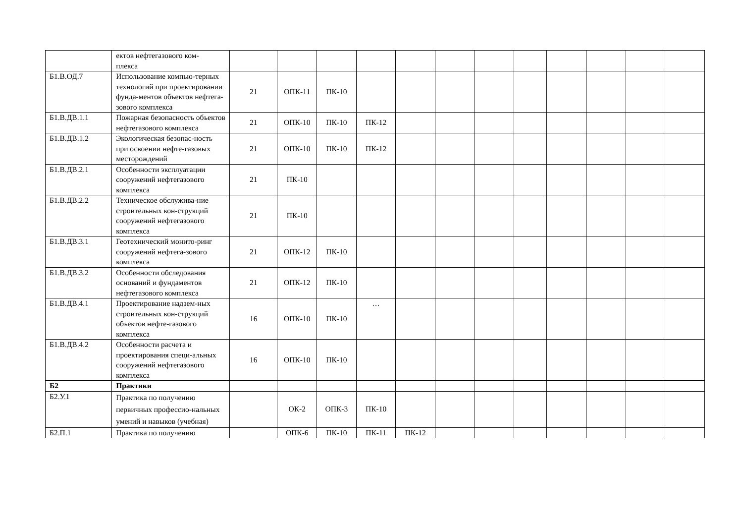| | ектов нефтегазового ком- плекса | | | | | | | | | | | | |
| Б1.В.ОД.7 | Использование компью-терных технологий при проектировании фунда-ментов объектов нефтега-зового комплекса | 21 | ОПК-11 | ПК-10 | | | | | | | | | |
| Б1.В.ДВ.1.1 | Пожарная безопасность объектов нефтегазового комплекса | 21 | ОПК-10 | ПК-10 | ПК-12 | | | | | | | | |
| Б1.В.ДВ.1.2 | Экологическая безопас-ность при освоении нефте-газовых месторождений | 21 | ОПК-10 | ПК-10 | ПК-12 | | | | | | | | |
| Б1.В.ДВ.2.1 | Особенности эксплуатации сооружений нефтегазового комплекса | 21 | ПК-10 | | | | | | | | | | |
| Б1.В.ДВ.2.2 | Техническое обслужива-ние строительных кон-струкций сооружений нефтегазового комплекса | 21 | ПК-10 | | | | | | | | | | |
| Б1.В.ДВ.3.1 | Геотехнический монито-ринг сооружений нефтега-зового комплекса | 21 | ОПК-12 | ПК-10 | | | | | | | | | |
| Б1.В.ДВ.3.2 | Особенности обследования оснований и фундаментов нефтегазового комплекса | 21 | ОПК-12 | ПК-10 | | | | | | | | | |
| Б1.В.ДВ.4.1 | Проектирование надзем-ных строительных кон-струкций объектов нефте-газового комплекса | 16 | ОПК-10 | ПК-10 | … | | | | | | | | |
| Б1.В.ДВ.4.2 | Особенности расчета и проектирования специ-альных сооружений нефтегазового комплекса | 16 | ОПК-10 | ПК-10 | | | | | | | | | |
| Б2 | Практики | | | | | | | | | | | | |
| Б2.У.1 | Практика по получению первичных профессио-нальных умений и навыков (учебная) | | ОК-2 | ОПК-3 | ПК-10 | | | | | | | | |
| Б2.П.1 | Практика по получению | | ОПК-6 | ПК-10 | ПК-11 | ПК-12 | | | | | | | |